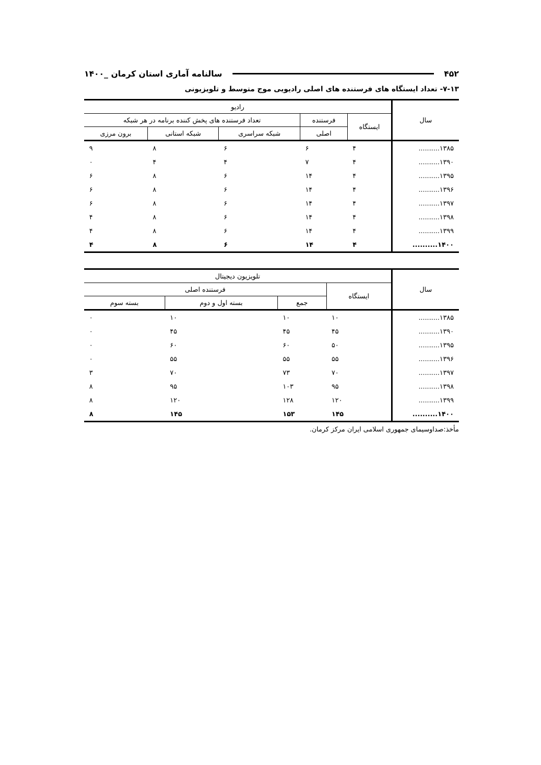۴۵۲ سالنامه آماری استان کرمان _۱۴۰۰
۷-۱۳- تعداد ایستگاه های فرستنده های اصلی رادیویی موج متوسط و تلویزیونی
| سال | رادیو | | | | |
| --- | --- | --- | --- | --- | --- |
| | ایستگاه | فرستنده | تعداد فرستنده های پخش کننده برنامه در هر شبکه | | |
| | | اصلی | شبکه سراسری | شبکه استانی | برون مرزی |
| ۱۳۸۵.......... | ۴ | ۶ | ۶ | ۸ | ۹ |
| ۱۳۹۰.......... | ۴ | ۷ | ۴ | ۴ | ۰ |
| ۱۳۹۵.......... | ۴ | ۱۴ | ۶ | ۸ | ۶ |
| ۱۳۹۶.......... | ۴ | ۱۴ | ۶ | ۸ | ۶ |
| ۱۳۹۷.......... | ۴ | ۱۴ | ۶ | ۸ | ۶ |
| ۱۳۹۸.......... | ۴ | ۱۴ | ۶ | ۸ | ۴ |
| ۱۳۹۹.......... | ۴ | ۱۴ | ۶ | ۸ | ۴ |
| ۱۴۰۰.......... | ۴ | ۱۴ | ۶ | ۸ | ۴ |
| سال | تلویزیون دیجیتال | | | |
| --- | --- | --- | --- | --- |
| | ایستگاه | فرستنده اصلی | | |
| | | جمع | بسته اول و دوم | بسته سوم |
| ۱۳۸۵.......... | ۱۰ | ۱۰ | ۱۰ | ۰ |
| ۱۳۹۰.......... | ۴۵ | ۴۵ | ۴۵ | ۰ |
| ۱۳۹۵.......... | ۵۰ | ۶۰ | ۶۰ | ۰ |
| ۱۳۹۶.......... | ۵۵ | ۵۵ | ۵۵ | ۰ |
| ۱۳۹۷.......... | ۷۰ | ۷۳ | ۷۰ | ۳ |
| ۱۳۹۸.......... | ۹۵ | ۱۰۳ | ۹۵ | ۸ |
| ۱۳۹۹.......... | ۱۲۰ | ۱۲۸ | ۱۲۰ | ۸ |
| ۱۴۰۰.......... | ۱۴۵ | ۱۵۳ | ۱۴۵ | ۸ |
مأخذ:صداوسیمای جمهوری اسلامی ایران مرکز کرمان.